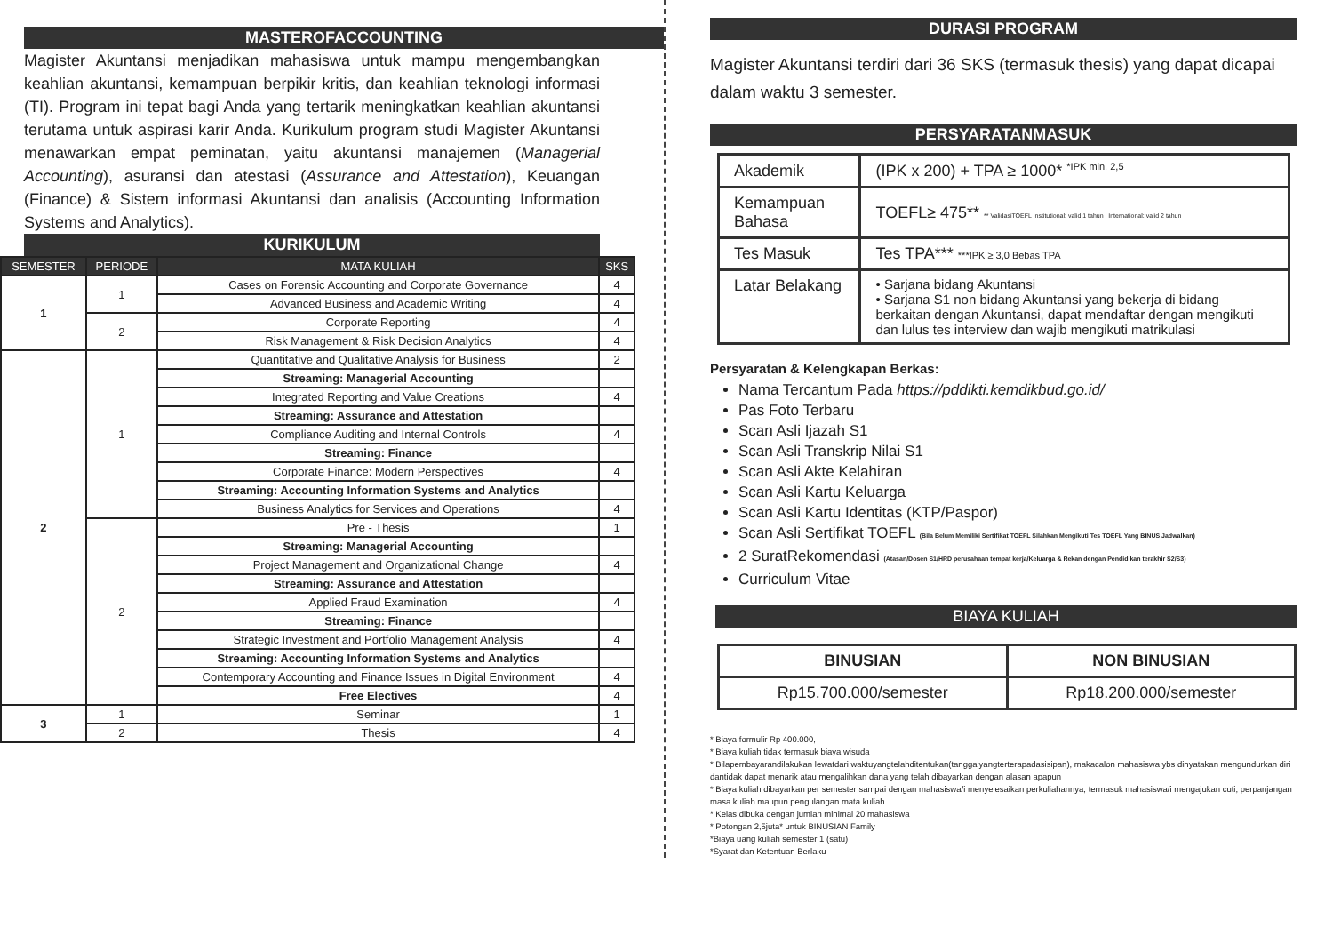MASTEROFACCOUNTING
Magister Akuntansi menjadikan mahasiswa untuk mampu mengembangkan keahlian akuntansi, kemampuan berpikir kritis, dan keahlian teknologi informasi (TI). Program ini tepat bagi Anda yang tertarik meningkatkan keahlian akuntansi terutama untuk aspirasi karir Anda. Kurikulum program studi Magister Akuntansi menawarkan empat peminatan, yaitu akuntansi manajemen (Managerial Accounting), asuransi dan atestasi (Assurance and Attestation), Keuangan (Finance) & Sistem informasi Akuntansi dan analisis (Accounting Information Systems and Analytics).
KURIKULUM
| SEMESTER | PERIODE | MATA KULIAH | SKS |
| --- | --- | --- | --- |
| 1 | 1 | Cases on Forensic Accounting and Corporate Governance | 4 |
| | | Advanced Business and Academic Writing | 4 |
| | 2 | Corporate Reporting | 4 |
| | | Risk Management & Risk Decision Analytics | 4 |
| 2 | 1 | Quantitative and Qualitative Analysis for Business | 2 |
| | | Streaming: Managerial Accounting | |
| | | Integrated Reporting and Value Creations | 4 |
| | | Streaming: Assurance and Attestation | |
| | | Compliance Auditing and Internal Controls | 4 |
| | | Streaming: Finance | |
| | | Corporate Finance: Modern Perspectives | 4 |
| | | Streaming: Accounting Information Systems and Analytics | |
| | | Business Analytics for Services and Operations | 4 |
| | 2 | Pre - Thesis | 1 |
| | | Streaming: Managerial Accounting | |
| | | Project Management and Organizational Change | 4 |
| | | Streaming: Assurance and Attestation | |
| | | Applied Fraud Examination | 4 |
| | | Streaming: Finance | |
| | | Strategic Investment and Portfolio Management Analysis | 4 |
| | | Streaming: Accounting Information Systems and Analytics | |
| | | Contemporary Accounting and Finance Issues in Digital Environment | 4 |
| | | Free Electives | 4 |
| 3 | 1 | Seminar | 1 |
| | 2 | Thesis | 4 |
DURASI PROGRAM
Magister Akuntansi terdiri dari 36 SKS (termasuk thesis) yang dapat dicapai dalam waktu 3 semester.
PERSYARATANMASUK
| Akademik | (IPK x 200) + TPA ≥ 1000* <sup>*IPK min. 2,5</sup> |
| Kemampuan Bahasa | TOEFL≥ 475** ** ValidasiTOEFL Institutional: valid 1 tahun / International: valid 2 tahun |
| Tes Masuk | Tes TPA*** ***IPK ≥ 3,0 Bebas TPA |
| Latar Belakang | • Sarjana bidang Akuntansi • Sarjana S1 non bidang Akuntansi yang bekerja di bidang berkaitan dengan Akuntansi, dapat mendaftar dengan mengikuti dan lulus tes interview dan wajib mengikuti matrikulasi |
Persyaratan & Kelengkapan Berkas:
Nama Tercantum Pada https://pddikti.kemdikbud.go.id/
Pas Foto Terbaru
Scan Asli Ijazah S1
Scan Asli Transkrip Nilai S1
Scan Asli Akte Kelahiran
Scan Asli Kartu Keluarga
Scan Asli Kartu Identitas (KTP/Paspor)
Scan Asli Sertifikat TOEFL (Bila Belum Memiliki Sertifikat TOEFL Silahkan Mengikuti Tes TOEFL Yang BINUS Jadwalkan)
2 SuratRekomendasi (Atasan/Dosen S1/HRD perusahaan tempat kerja/Keluarga & Rekan dengan Pendidikan terakhir S2/S3)
Curriculum Vitae
BIAYA KULIAH
| BINUSIAN | NON BINUSIAN |
| Rp15.700.000/semester | Rp18.200.000/semester |
* Biaya formulir Rp 400.000,-
* Biaya kuliah tidak termasuk biaya wisuda
* Bilapembayarandilakukan lewatdari waktuyangtelahditentukan(tanggalyangterterapadasisipan), makacalon mahasiswa ybs dinyatakan mengundurkan diri dantidak dapat menarik atau mengalihkan dana yang telah dibayarkan dengan alasan apapun
* Biaya kuliah dibayarkan per semester sampai dengan mahasiswa/i menyelesaikan perkuliahannya, termasuk mahasiswa/i mengajukan cuti, perpanjangan masa kuliah maupun pengulangan mata kuliah
* Kelas dibuka dengan jumlah minimal 20 mahasiswa
* Potongan 2,5juta* untuk BINUSIAN Family
*Biaya uang kuliah semester 1 (satu)
*Syarat dan Ketentuan Berlaku